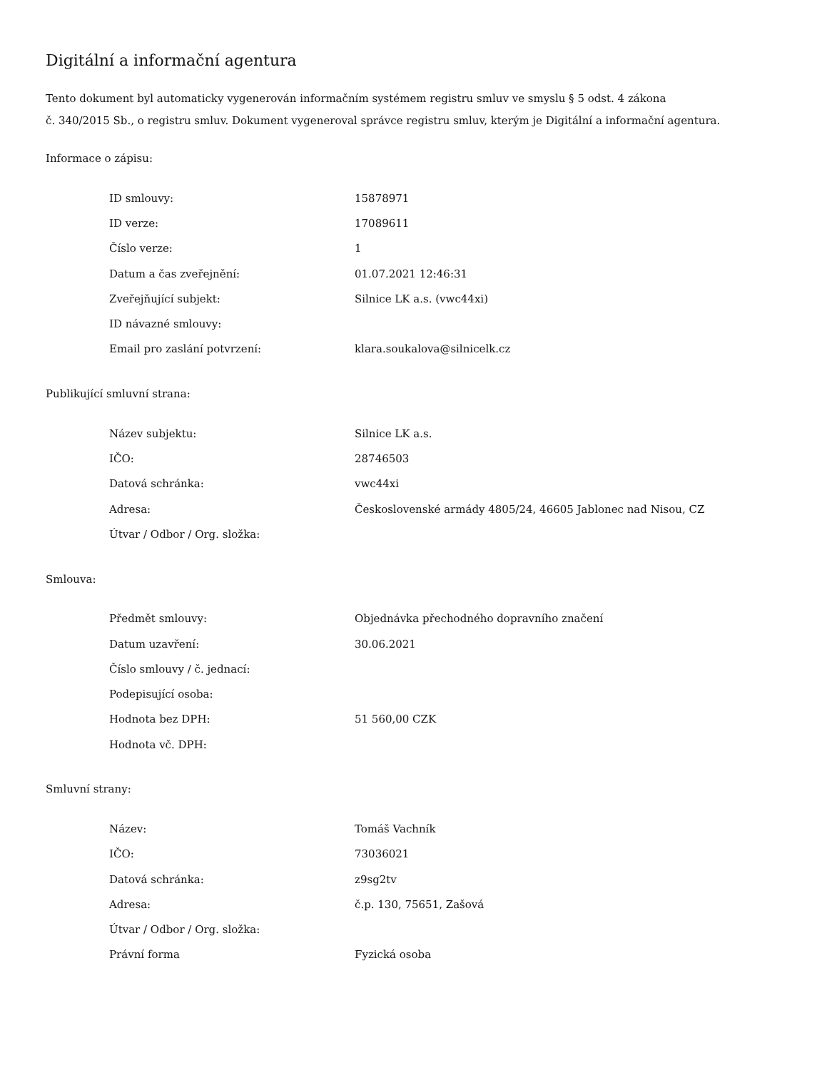Digitální a informační agentura
Tento dokument byl automaticky vygenerován informačním systémem registru smluv ve smyslu § 5 odst. 4 zákona
č. 340/2015 Sb., o registru smluv. Dokument vygeneroval správce registru smluv, kterým je Digitální a informační agentura.
Informace o zápisu:
| ID smlouvy: | 15878971 |
| ID verze: | 17089611 |
| Číslo verze: | 1 |
| Datum a čas zveřejnění: | 01.07.2021 12:46:31 |
| Zveřejňující subjekt: | Silnice LK a.s. (vwc44xi) |
| ID návazné smlouvy: | |
| Email pro zaslání potvrzení: | klara.soukalova@silnicelk.cz |
Publikující smluvní strana:
| Název subjektu: | Silnice LK a.s. |
| IČO: | 28746503 |
| Datová schránka: | vwc44xi |
| Adresa: | Československé armády 4805/24, 46605 Jablonec nad Nisou, CZ |
| Útvar / Odbor / Org. složka: | |
Smlouva:
| Předmět smlouvy: | Objednávka přechodného dopravního značení |
| Datum uzavření: | 30.06.2021 |
| Číslo smlouvy / č. jednací: | |
| Podepisující osoba: | |
| Hodnota bez DPH: | 51 560,00 CZK |
| Hodnota vč. DPH: | |
Smluvní strany:
| Název: | Tomáš Vachník |
| IČO: | 73036021 |
| Datová schránka: | z9sg2tv |
| Adresa: | č.p. 130, 75651, Zašová |
| Útvar / Odbor / Org. složka: | |
| Právní forma | Fyzická osoba |